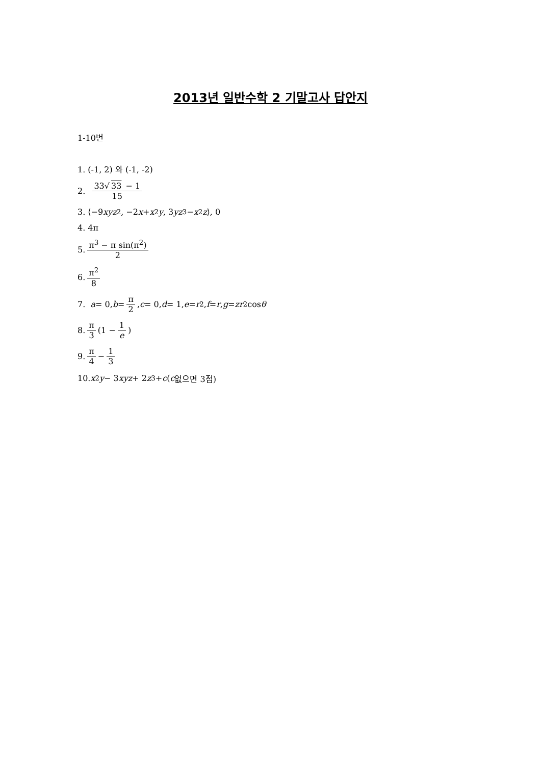2013년 일반수학 2 기말고사 답안지
1-10번
1. (-1, 2) 와 (-1, -2)
2. 33√ 33 − 1 15
3. ⟨−9 xyz<sup>2</sup>, −2 x + x<sup>2</sup> y, 3 yz<sup>3</sup> − x<sup>2</sup> z ⟩, 0
4. 4π
5. π<sup>3</sup> − π sin(π<sup>2</sup>) 2
6. π<sup>2</sup> 8
7. a = 0, b = π 2, c = 0, d = 1, e = r<sup>2</sup>, f = r, g = zr<sup>2</sup> cos θ
8. π 3 (1 − 1 e)
9. π 4 − 1 3
10. x<sup>2</sup> y − 3 xyz + 2 z<sup>3</sup> + c ( c 없으면 3점)